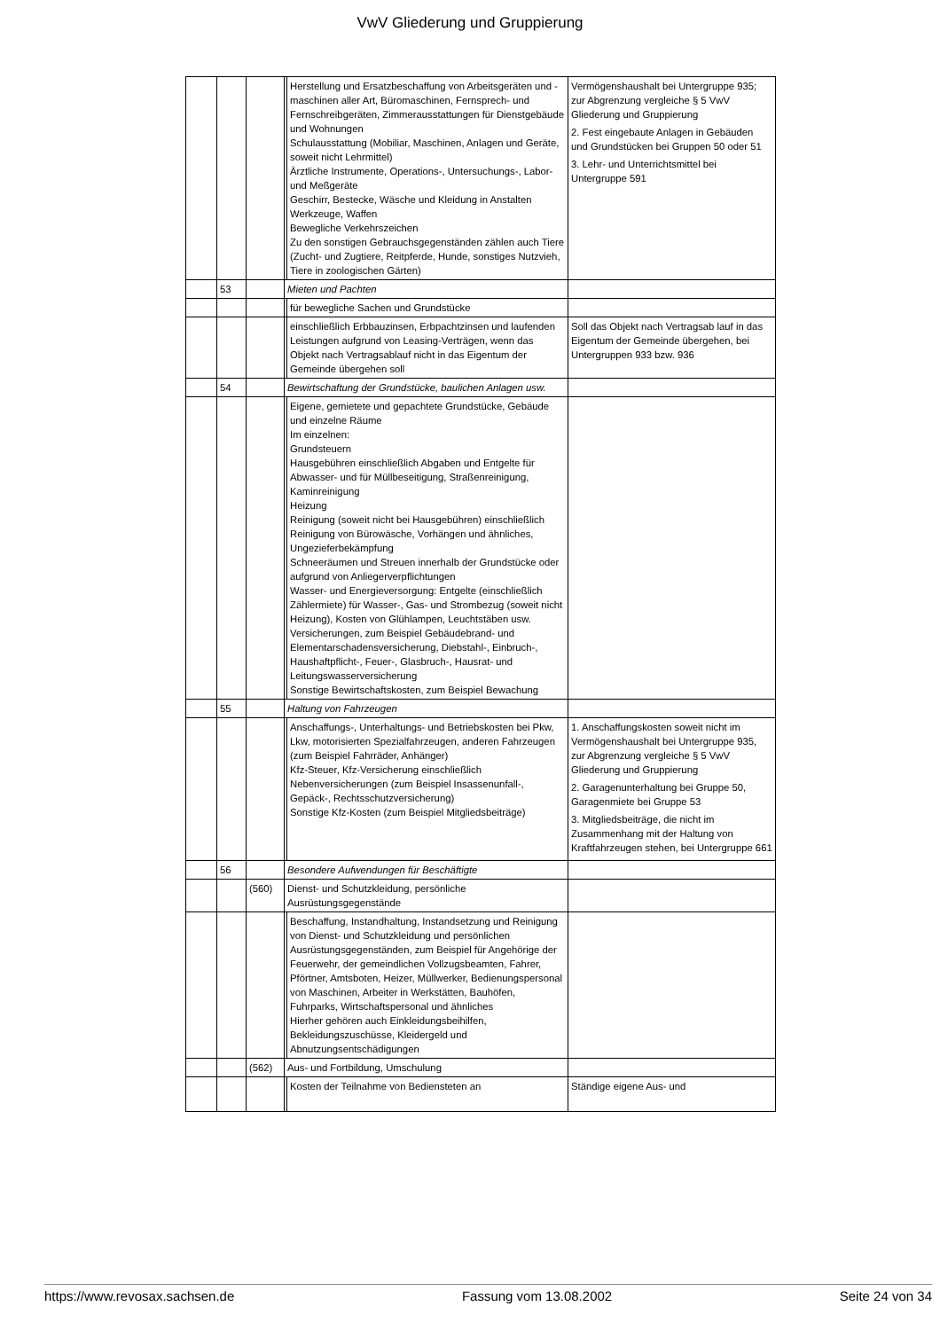VwV Gliederung und Gruppierung
| | | | | Herstellung und Ersatzbeschaffung von Arbeitsgeräten und -maschinen aller Art, Büromaschinen, Fernsprech- und Fernschreibgeräten, Zimmerausstattungen für Dienstgebäude und Wohnungen Schulausstattung (Mobiliar, Maschinen, Anlagen und Geräte, soweit nicht Lehrmittel) Ärztliche Instrumente, Operations-, Untersuchungs-, Labor- und Meßgeräte Geschirr, Bestecke, Wäsche und Kleidung in Anstalten Werkzeuge, Waffen Bewegliche Verkehrszeichen Zu den sonstigen Gebrauchsgegenständen zählen auch Tiere (Zucht- und Zugtiere, Reitpferde, Hunde, sonstiges Nutzvieh, Tiere in zoologischen Gärten) | Vermögenshaushalt bei Untergruppe 935; zur Abgrenzung vergleiche § 5 VwV Gliederung und Gruppierung 2. Fest eingebaute Anlagen in Gebäuden und Grundstücken bei Gruppen 50 oder 51 3. Lehr- und Unterrichtsmittel bei Untergruppe 591 |
| | 53 | | Mieten und Pachten | | |
| | | | | für bewegliche Sachen und Grundstücke | |
| | | | | einschließlich Erbbauzinsen, Erbpachtzinsen und laufenden Leistungen aufgrund von Leasing-Verträgen, wenn das Objekt nach Vertragsablauf nicht in das Eigentum der Gemeinde übergehen soll | Soll das Objekt nach Vertragsab lauf in das Eigentum der Gemeinde übergehen, bei Untergruppen 933 bzw. 936 |
| | 54 | | Bewirtschaftung der Grundstücke, baulichen Anlagen usw. | | |
| | | | | Eigene, gemietete und gepachtete Grundstücke, Gebäude und einzelne Räume Im einzelnen: Grundsteuern Hausgebühren einschließlich Abgaben und Entgelte für Abwasser- und für Müllbeseitigung, Straßenreinigung, Kaminreinigung Heizung Reinigung (soweit nicht bei Hausgebühren) einschließlich Reinigung von Bürowäsche, Vorhängen und ähnliches, Ungezieferbekämpfung Schneeräumen und Streuen innerhalb der Grundstücke oder aufgrund von Anliegerverpflichtungen Wasser- und Energieversorgung: Entgelte (einschließlich Zählermiete) für Wasser-, Gas- und Strombezug (soweit nicht Heizung), Kosten von Glühlampen, Leuchtstäben usw. Versicherungen, zum Beispiel Gebäudebrand- und Elementarschadensversicherung, Diebstahl-, Einbruch-, Haushaftpflicht-, Feuer-, Glasbruch-, Hausrat- und Leitungswasserversicherung Sonstige Bewirtschaftskosten, zum Beispiel Bewachung | |
| | 55 | | Haltung von Fahrzeugen | | |
| | | | | Anschaffungs-, Unterhaltungs- und Betriebskosten bei Pkw, Lkw, motorisierten Spezialfahrzeugen, anderen Fahrzeugen (zum Beispiel Fahrräder, Anhänger) Kfz-Steuer, Kfz-Versicherung einschließlich Nebenversicherungen (zum Beispiel Insassenunfall-, Gepäck-, Rechtsschutzversicherung) Sonstige Kfz-Kosten (zum Beispiel Mitgliedsbeiträge) | 1. Anschaffungskosten soweit nicht im Vermögenshaushalt bei Untergruppe 935, zur Abgrenzung vergleiche § 5 VwV Gliederung und Gruppierung 2. Garagenunterhaltung bei Gruppe 50, Garagenmiete bei Gruppe 53 3. Mitgliedsbeiträge, die nicht im Zusammenhang mit der Haltung von Kraftfahrzeugen stehen, bei Untergruppe 661 |
| | 56 | | Besondere Aufwendungen für Beschäftigte | | |
| | | (560) | Dienst- und Schutzkleidung, persönliche Ausrüstungsgegenstände | | |
| | | | | Beschaffung, Instandhaltung, Instandsetzung und Reinigung von Dienst- und Schutzkleidung und persönlichen Ausrüstungsgegenständen, zum Beispiel für Angehörige der Feuerwehr, der gemeindlichen Vollzugsbeamten, Fahrer, Pförtner, Amtsboten, Heizer, Müllwerker, Bedienungspersonal von Maschinen, Arbeiter in Werkstätten, Bauhöfen, Fuhrparks, Wirtschaftspersonal und ähnliches Hierher gehören auch Einkleidungsbeihilfen, Bekleidungszuschüsse, Kleidergeld und Abnutzungsentschädigungen | |
| | | (562) | Aus- und Fortbildung, Umschulung | | |
| | | | | Kosten der Teilnahme von Bediensteten an | Ständige eigene Aus- und |
https://www.revosax.sachsen.de Fassung vom 13.08.2002 Seite 24 von 34